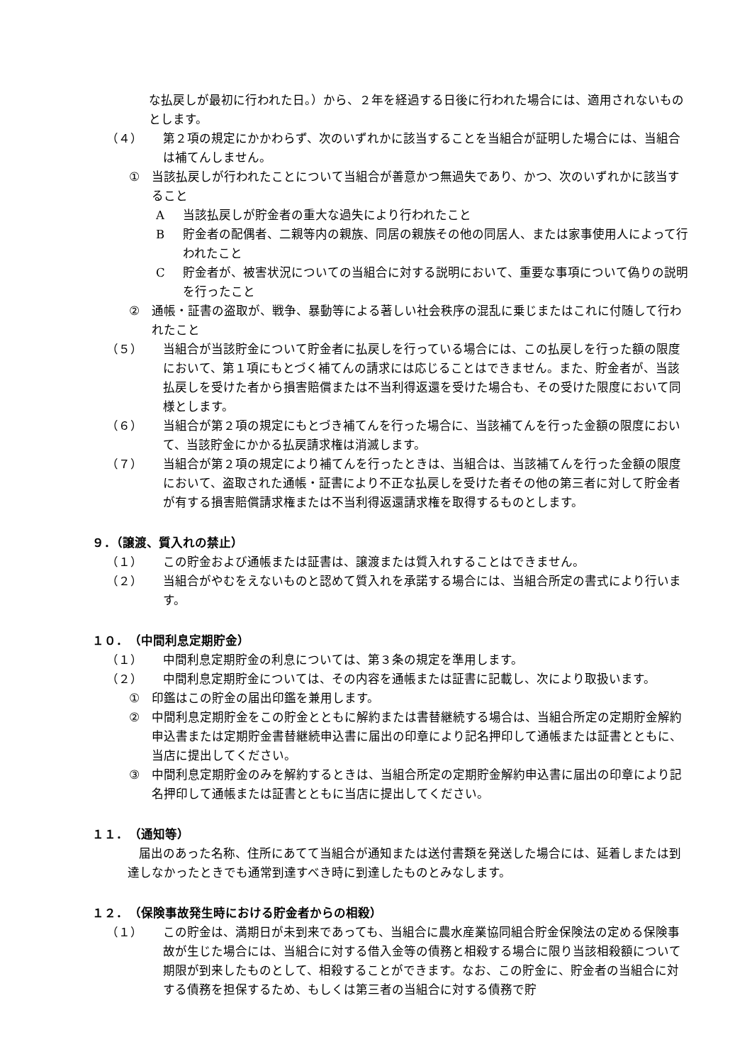な払戻しが最初に行われた日。）から、２年を経過する日後に行われた場合には、適用されないものとします。
（４） 第２項の規定にかかわらず、次のいずれかに該当することを当組合が証明した場合には、当組合は補てんしません。
① 当該払戻しが行われたことについて当組合が善意かつ無過失であり、かつ、次のいずれかに該当すること
A当該払戻しが貯金者の重大な過失により行われたこと
B貯金者の配偶者、二親等内の親族、同居の親族その他の同居人、または家事使用人によって行われたこと
C貯金者が、被害状況についての当組合に対する説明において、重要な事項について偽りの説明を行ったこと
② 通帳・証書の盗取が、戦争、暴動等による著しい社会秩序の混乱に乗じまたはこれに付随して行われたこと
（５） 当組合が当該貯金について貯金者に払戻しを行っている場合には、この払戻しを行った額の限度において、第１項にもとづく補てんの請求には応じることはできません。また、貯金者が、当該払戻しを受けた者から損害賠償または不当利得返還を受けた場合も、その受けた限度において同様とします。
（６） 当組合が第２項の規定にもとづき補てんを行った場合に、当該補てんを行った金額の限度において、当該貯金にかかる払戻請求権は消滅します。
（７） 当組合が第２項の規定により補てんを行ったときは、当組合は、当該補てんを行った金額の限度において、盗取された通帳・証書により不正な払戻しを受けた者その他の第三者に対して貯金者が有する損害賠償請求権または不当利得返還請求権を取得するものとします。
９．（譲渡、質入れの禁止）
（１） この貯金および通帳または証書は、譲渡または質入れすることはできません。
（２） 当組合がやむをえないものと認めて質入れを承諾する場合には、当組合所定の書式により行います。
１０．　（中間利息定期貯金）
（１） 中間利息定期貯金の利息については、第３条の規定を準用します。
（２） 中間利息定期貯金については、その内容を通帳または証書に記載し、次により取扱います。
① 印鑑はこの貯金の届出印鑑を兼用します。
② 中間利息定期貯金をこの貯金とともに解約または書替継続する場合は、当組合所定の定期貯金解約申込書または定期貯金書替継続申込書に届出の印章により記名押印して通帳または証書とともに、当店に提出してください。
③ 中間利息定期貯金のみを解約するときは、当組合所定の定期貯金解約申込書に届出の印章により記名押印して通帳または証書とともに当店に提出してください。
１１．　（通知等）
届出のあった名称、住所にあてて当組合が通知または送付書類を発送した場合には、延着しまたは到達しなかったときでも通常到達すべき時に到達したものとみなします。
１２．　（保険事故発生時における貯金者からの相殺）
（１） この貯金は、満期日が未到来であっても、当組合に農水産業協同組合貯金保険法の定める保険事故が生じた場合には、当組合に対する借入金等の債務と相殺する場合に限り当該相殺額について期限が到来したものとして、相殺することができます。なお、この貯金に、貯金者の当組合に対する債務を担保するため、もしくは第三者の当組合に対する債務で貯